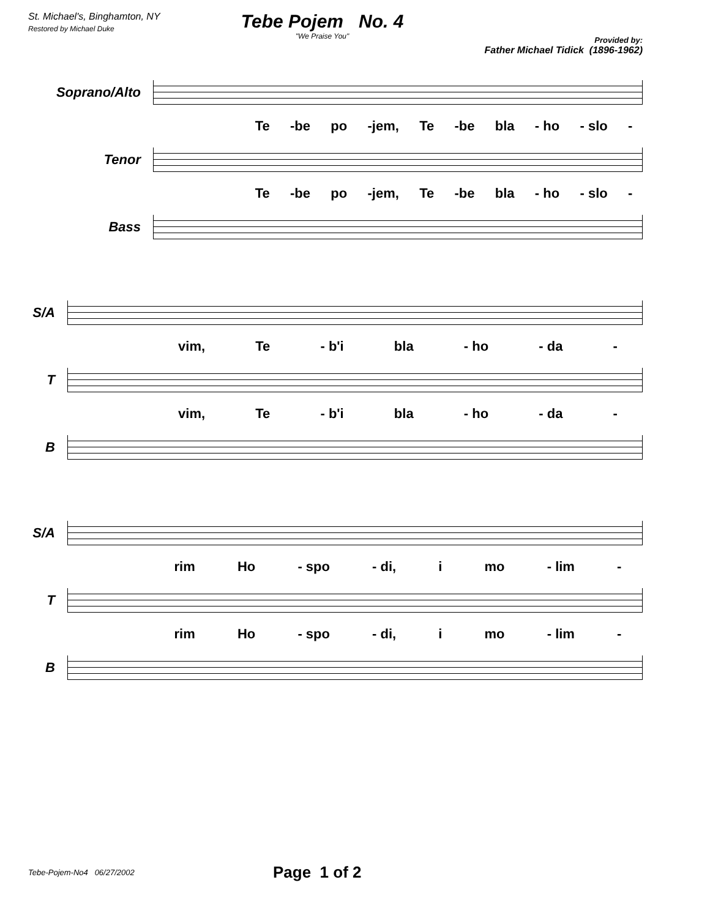St. Michael's, Binghamton, NY
Restored by Michael Duke
Tebe Pojem No. 4
"We Praise You"
Provided by:
Father Michael Tidick (1896-1962)
Soprano/Alto
Te -be po -jem, Te -be bla - ho - slo -
Tenor
Te -be po -jem, Te -be bla - ho - slo -
Bass
S/A
vim, Te - b'i bla - ho - da -
T
vim, Te - b'i bla - ho - da -
B
S/A
rim Ho - spo - di, i mo - lim -
T
rim Ho - spo - di, i mo - lim -
B
Tebe-Pojem-No4 06/27/2002 Page 1 of 2